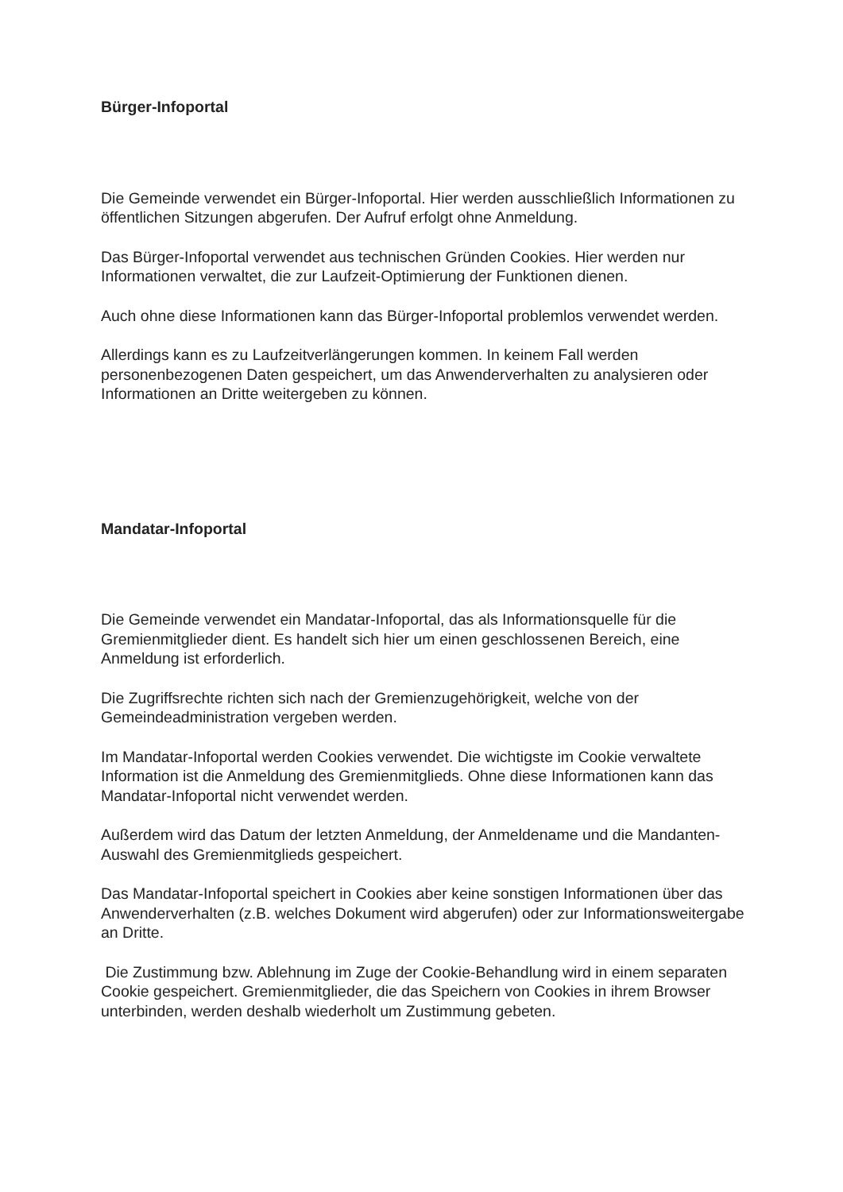Bürger-Infoportal
Die Gemeinde verwendet ein Bürger-Infoportal. Hier werden ausschließlich Informationen zu öffentlichen Sitzungen abgerufen. Der Aufruf erfolgt ohne Anmeldung.
Das Bürger-Infoportal verwendet aus technischen Gründen Cookies. Hier werden nur Informationen verwaltet, die zur Laufzeit-Optimierung der Funktionen dienen.
Auch ohne diese Informationen kann das Bürger-Infoportal problemlos verwendet werden.
Allerdings kann es zu Laufzeitverlängerungen kommen. In keinem Fall werden personenbezogenen Daten gespeichert, um das Anwenderverhalten zu analysieren oder Informationen an Dritte weitergeben zu können.
Mandatar-Infoportal
Die Gemeinde verwendet ein Mandatar-Infoportal, das als Informationsquelle für die Gremienmitglieder dient. Es handelt sich hier um einen geschlossenen Bereich, eine Anmeldung ist erforderlich.
Die Zugriffsrechte richten sich nach der Gremienzugehörigkeit, welche von der Gemeindeadministration vergeben werden.
Im Mandatar-Infoportal werden Cookies verwendet. Die wichtigste im Cookie verwaltete Information ist die Anmeldung des Gremienmitglieds. Ohne diese Informationen kann das Mandatar-Infoportal nicht verwendet werden.
Außerdem wird das Datum der letzten Anmeldung, der Anmeldename und die Mandanten-Auswahl des Gremienmitglieds gespeichert.
Das Mandatar-Infoportal speichert in Cookies aber keine sonstigen Informationen über das Anwenderverhalten (z.B. welches Dokument wird abgerufen) oder zur Informationsweitergabe an Dritte.
Die Zustimmung bzw. Ablehnung im Zuge der Cookie-Behandlung wird in einem separaten Cookie gespeichert. Gremienmitglieder, die das Speichern von Cookies in ihrem Browser unterbinden, werden deshalb wiederholt um Zustimmung gebeten.